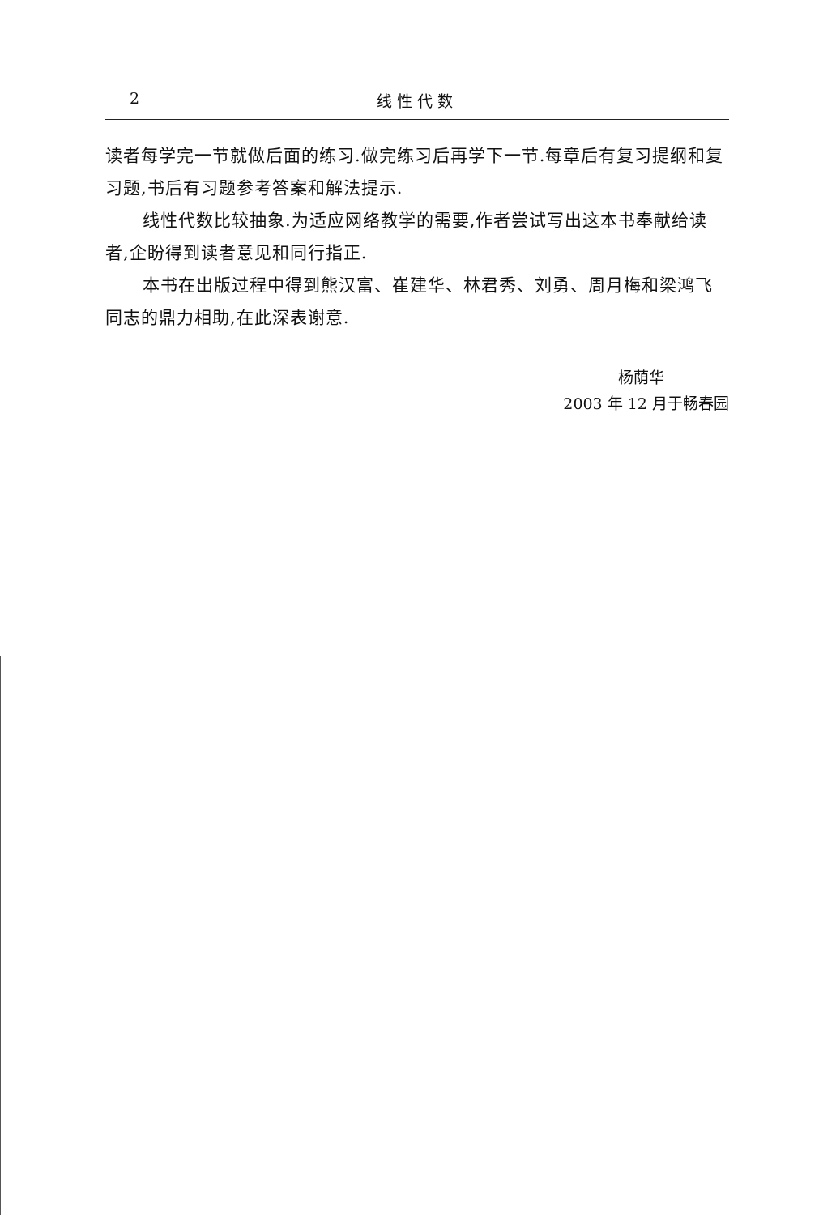2 线性代数
读者每学完一节就做后面的练习.做完练习后再学下一节.每章后有复习提纲和复习题,书后有习题参考答案和解法提示.
线性代数比较抽象.为适应网络教学的需要,作者尝试写出这本书奉献给读者,企盼得到读者意见和同行指正.
本书在出版过程中得到熊汉富、崔建华、林君秀、刘勇、周月梅和梁鸿飞同志的鼎力相助,在此深表谢意.
杨荫华
2003 年 12 月于畅春园